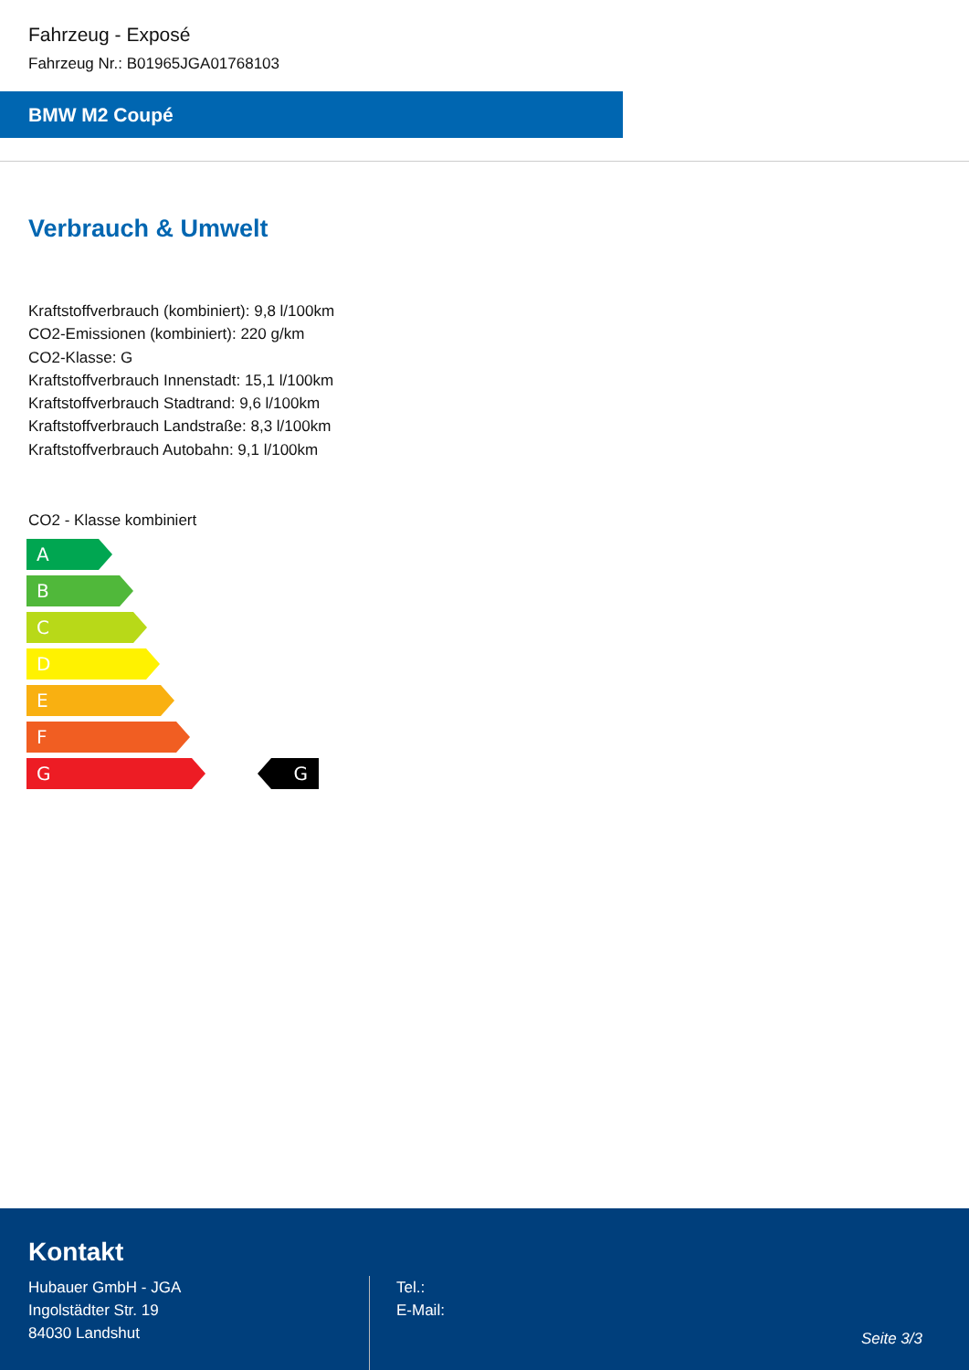Fahrzeug - Exposé
Fahrzeug Nr.: B01965JGA01768103
BMW M2 Coupé
Verbrauch & Umwelt
Kraftstoffverbrauch (kombiniert): 9,8 l/100km
CO2-Emissionen (kombiniert): 220 g/km
CO2-Klasse: G
Kraftstoffverbrauch Innenstadt: 15,1 l/100km
Kraftstoffverbrauch Stadtrand: 9,6 l/100km
Kraftstoffverbrauch Landstraße: 8,3 l/100km
Kraftstoffverbrauch Autobahn: 9,1 l/100km
CO2 - Klasse kombiniert
A
B
C
D
E
F
G G
Kontakt
Hubauer GmbH - JGA
Ingolstädter Str. 19
84030 Landshut
Tel.:
E-Mail:
Seite 3/3